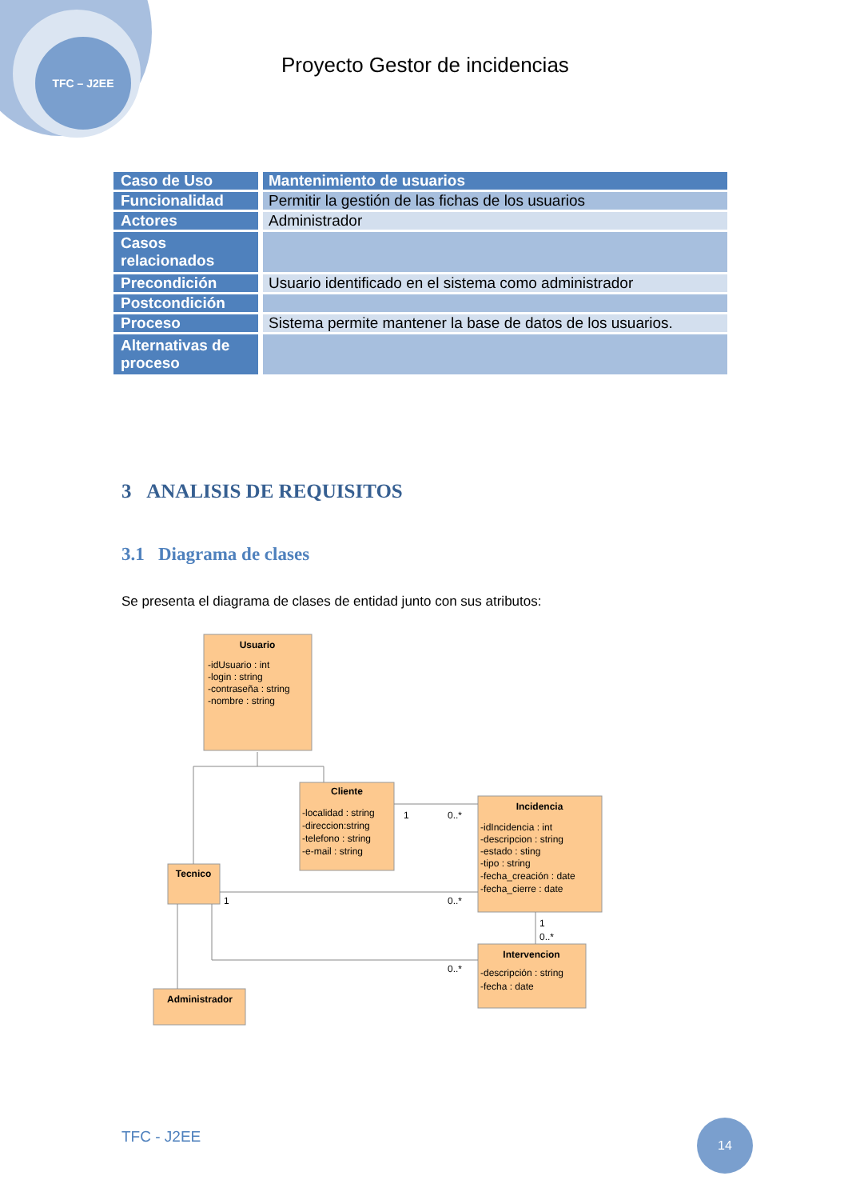TFC – J2EE
Proyecto Gestor de incidencias
| Caso de Uso | Mantenimiento de usuarios |
| Funcionalidad | Permitir la gestión de las fichas de los usuarios |
| Actores | Administrador |
| Casos relacionados | |
| Precondición | Usuario identificado en el sistema como administrador |
| Postcondición | |
| Proceso | Sistema permite mantener la base de datos de los usuarios. |
| Alternativas de proceso | |
3 ANALISIS DE REQUISITOS
3.1 Diagrama de clases
Se presenta el diagrama de clases de entidad junto con sus atributos:
Usuario
Cliente
Incidencia
Tecnico
Intervencion
Administrador
-idUsuario : int
-login : string
-contraseña : string
-nombre : string
-localidad : string
-direccion:string
-telefono : string
-e-mail : string
-idIncidencia : int
-descripcion : string
-estado : sting
-tipo : string
-fecha_creación : date
-fecha_cierre : date
-descripción : string
-fecha : date
1
0..*
1
0..*
1
0..*
0..*
TFC - J2EE
14